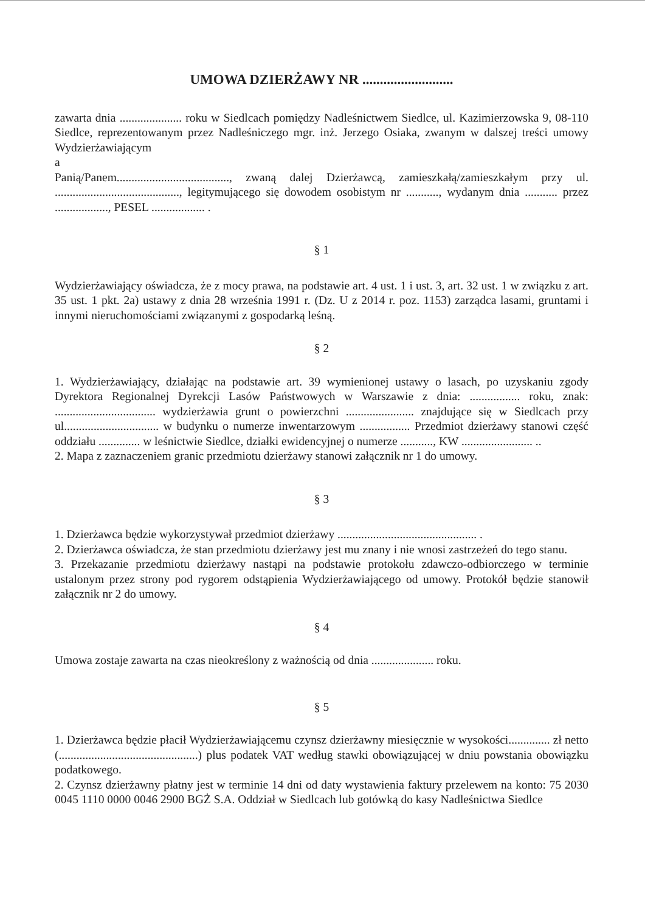UMOWA DZIERŻAWY NR ..........................
zawarta dnia ..................... roku w Siedlcach pomiędzy Nadleśnictwem Siedlce, ul. Kazimierzowska 9, 08-110 Siedlce, reprezentowanym przez Nadleśniczego mgr. inż. Jerzego Osiaka, zwanym w dalszej treści umowy Wydzierżawiającym
a
Panią/Panem......................................, zwaną dalej Dzierżawcą, zamieszkałą/zamieszkałym przy ul. .........................................., legitymującego się dowodem osobistym nr ..........., wydanym dnia ........... przez .................., PESEL .................. .
§ 1
Wydzierżawiający oświadcza, że z mocy prawa, na podstawie art. 4 ust. 1 i ust. 3, art. 32 ust. 1 w związku z art. 35 ust. 1 pkt. 2a) ustawy z dnia 28 września 1991 r. (Dz. U z 2014 r. poz. 1153) zarządca lasami, gruntami i innymi nieruchomościami związanymi z gospodarką leśną.
§ 2
1. Wydzierżawiający, działając na podstawie art. 39 wymienionej ustawy o lasach, po uzyskaniu zgody Dyrektora Regionalnej Dyrekcji Lasów Państwowych w Warszawie z dnia: ................. roku, znak: .................................. wydzierżawia grunt o powierzchni ....................... znajdujące się w Siedlcach przy ul................................ w budynku o numerze inwentarzowym ................. Przedmiot dzierżawy stanowi część oddziału .............. w leśnictwie Siedlce, działki ewidencyjnej o numerze ..........., KW ........................ ..
2. Mapa z zaznaczeniem granic przedmiotu dzierżawy stanowi załącznik nr 1 do umowy.
§ 3
1. Dzierżawca będzie wykorzystywał przedmiot dzierżawy ............................................... .
2. Dzierżawca oświadcza, że stan przedmiotu dzierżawy jest mu znany i nie wnosi zastrzeżeń do tego stanu.
3. Przekazanie przedmiotu dzierżawy nastąpi na podstawie protokołu zdawczo-odbiorczego w terminie ustalonym przez strony pod rygorem odstąpienia Wydzierżawiającego od umowy. Protokół będzie stanowił załącznik nr 2 do umowy.
§ 4
Umowa zostaje zawarta na czas nieokreślony z ważnością od dnia ..................... roku.
§ 5
1. Dzierżawca będzie płacił Wydzierżawiającemu czynsz dzierżawny miesięcznie w wysokości.............. zł netto (...............................................) plus podatek VAT według stawki obowiązującej w dniu powstania obowiązku podatkowego.
2. Czynsz dzierżawny płatny jest w terminie 14 dni od daty wystawienia faktury przelewem na konto: 75 2030 0045 1110 0000 0046 2900 BGŻ S.A. Oddział w Siedlcach lub gotówką do kasy Nadleśnictwa Siedlce